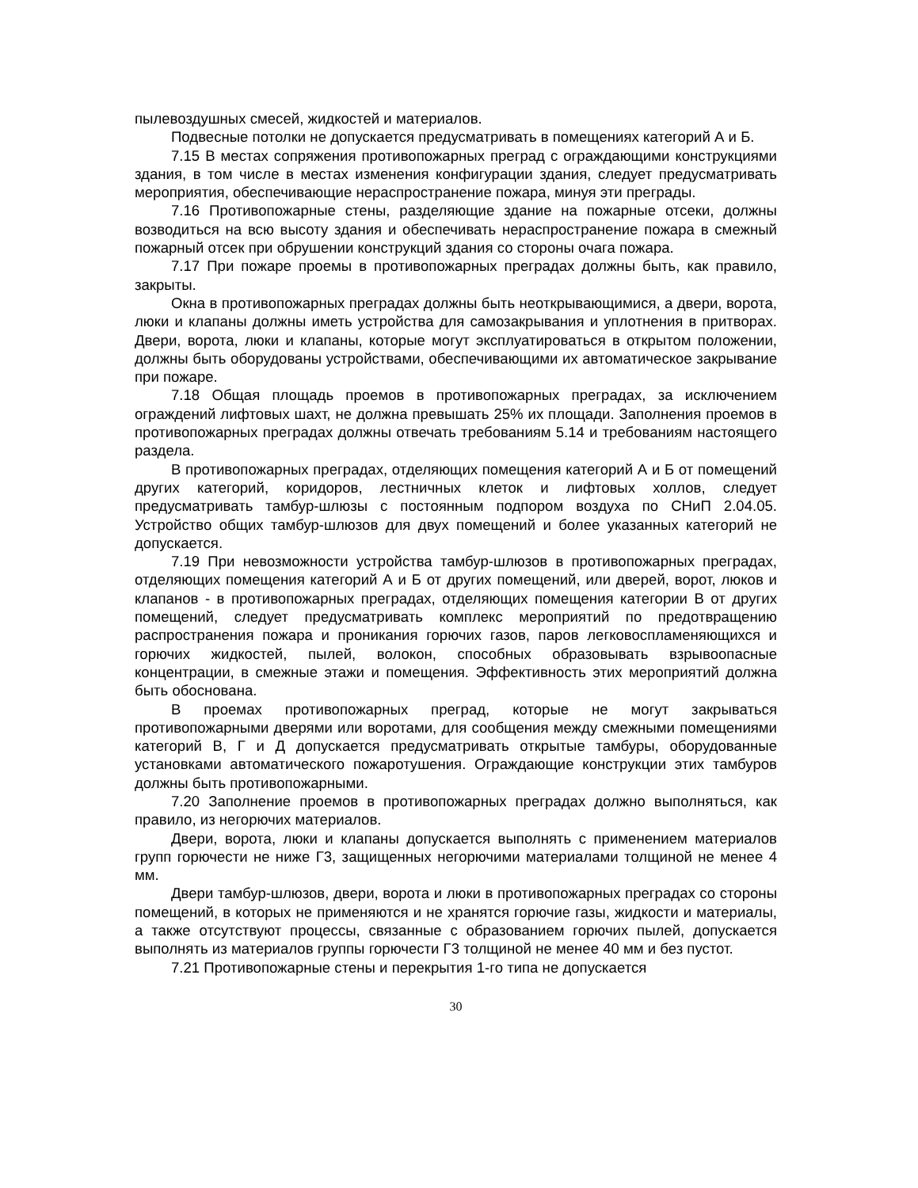пылевоздушных смесей, жидкостей и материалов.
Подвесные потолки не допускается предусматривать в помещениях категорий А и Б.
7.15 В местах сопряжения противопожарных преград с ограждающими конструкциями здания, в том числе в местах изменения конфигурации здания, следует предусматривать мероприятия, обеспечивающие нераспространение пожара, минуя эти преграды.
7.16 Противопожарные стены, разделяющие здание на пожарные отсеки, должны возводиться на всю высоту здания и обеспечивать нераспространение пожара в смежный пожарный отсек при обрушении конструкций здания со стороны очага пожара.
7.17 При пожаре проемы в противопожарных преградах должны быть, как правило, закрыты.
Окна в противопожарных преградах должны быть неоткрывающимися, а двери, ворота, люки и клапаны должны иметь устройства для самозакрывания и уплотнения в притворах. Двери, ворота, люки и клапаны, которые могут эксплуатироваться в открытом положении, должны быть оборудованы устройствами, обеспечивающими их автоматическое закрывание при пожаре.
7.18 Общая площадь проемов в противопожарных преградах, за исключением ограждений лифтовых шахт, не должна превышать 25% их площади. Заполнения проемов в противопожарных преградах должны отвечать требованиям 5.14 и требованиям настоящего раздела.
В противопожарных преградах, отделяющих помещения категорий А и Б от помещений других категорий, коридоров, лестничных клеток и лифтовых холлов, следует предусматривать тамбур-шлюзы с постоянным подпором воздуха по СНиП 2.04.05. Устройство общих тамбур-шлюзов для двух помещений и более указанных категорий не допускается.
7.19 При невозможности устройства тамбур-шлюзов в противопожарных преградах, отделяющих помещения категорий А и Б от других помещений, или дверей, ворот, люков и клапанов - в противопожарных преградах, отделяющих помещения категории В от других помещений, следует предусматривать комплекс мероприятий по предотвращению распространения пожара и проникания горючих газов, паров легковоспламеняющихся и горючих жидкостей, пылей, волокон, способных образовывать взрывоопасные концентрации, в смежные этажи и помещения. Эффективность этих мероприятий должна быть обоснована.
В проемах противопожарных преград, которые не могут закрываться противопожарными дверями или воротами, для сообщения между смежными помещениями категорий В, Г и Д допускается предусматривать открытые тамбуры, оборудованные установками автоматического пожаротушения. Ограждающие конструкции этих тамбуров должны быть противопожарными.
7.20 Заполнение проемов в противопожарных преградах должно выполняться, как правило, из негорючих материалов.
Двери, ворота, люки и клапаны допускается выполнять с применением материалов групп горючести не ниже Г3, защищенных негорючими материалами толщиной не менее 4 мм.
Двери тамбур-шлюзов, двери, ворота и люки в противопожарных преградах со стороны помещений, в которых не применяются и не хранятся горючие газы, жидкости и материалы, а также отсутствуют процессы, связанные с образованием горючих пылей, допускается выполнять из материалов группы горючести Г3 толщиной не менее 40 мм и без пустот.
7.21 Противопожарные стены и перекрытия 1-го типа не допускается
30